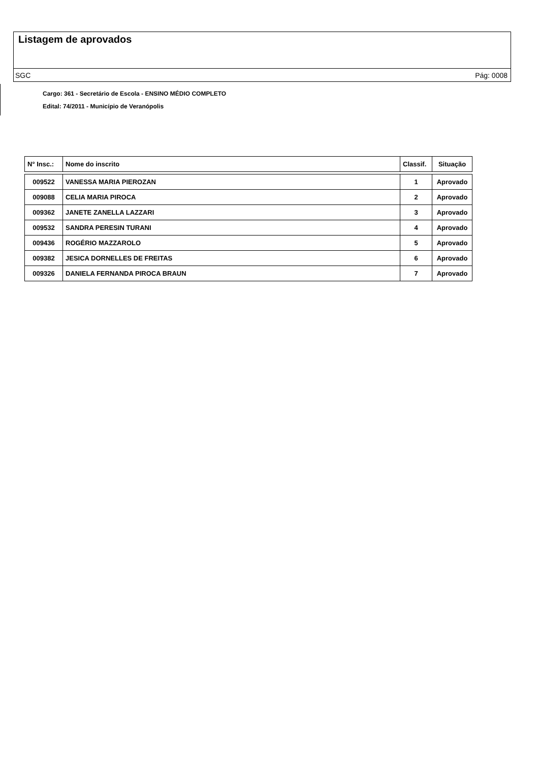Listagem de aprovados
SGC Pág: 0008
Cargo: 361 - Secretário de Escola - ENSINO MÉDIO COMPLETO
Edital: 74/2011 - Município de Veranópolis
| N° Insc.: | Nome do inscrito | Classif. | Situação |
| --- | --- | --- | --- |
| 009522 | VANESSA MARIA PIEROZAN | 1 | Aprovado |
| 009088 | CELIA MARIA PIROCA | 2 | Aprovado |
| 009362 | JANETE ZANELLA LAZZARI | 3 | Aprovado |
| 009532 | SANDRA PERESIN TURANI | 4 | Aprovado |
| 009436 | ROGÉRIO MAZZAROLO | 5 | Aprovado |
| 009382 | JESICA DORNELLES DE FREITAS | 6 | Aprovado |
| 009326 | DANIELA FERNANDA PIROCA BRAUN | 7 | Aprovado |